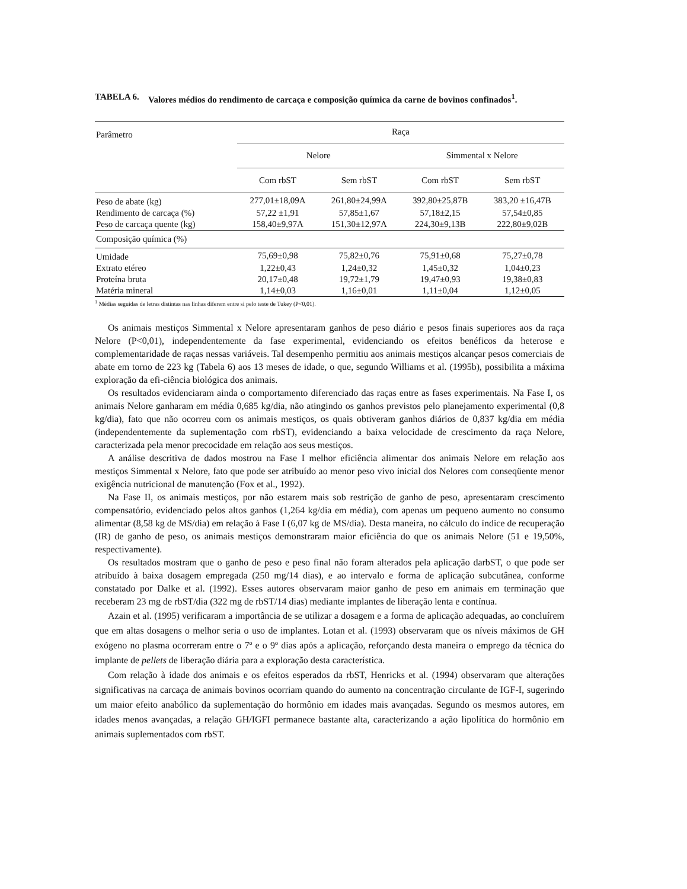TABELA 6. Valores médios do rendimento de carcaça e composição química da carne de bovinos confinados<sup>1</sup>.
| Parâmetro | Raça | | | |
| --- | --- | --- | --- | --- |
| | Nelore | | Simmental x Nelore | |
| | Com rbST | Sem rbST | Com rbST | Sem rbST |
| Peso de abate (kg) | 277,01±18,09A | 261,80±24,99A | 392,80±25,87B | 383,20 ±16,47B |
| Rendimento de carcaça (%) | 57,22 ±1,91 | 57,85±1,67 | 57,18±2,15 | 57,54±0,85 |
| Peso de carcaça quente (kg) | 158,40±9,97A | 151,30±12,97A | 224,30±9,13B | 222,80±9,02B |
| Composição química (%) | | | | |
| Umidade | 75,69±0,98 | 75,82±0,76 | 75,91±0,68 | 75,27±0,78 |
| Extrato etéreo | 1,22±0,43 | 1,24±0,32 | 1,45±0,32 | 1,04±0,23 |
| Proteína bruta | 20,17±0,48 | 19,72±1,79 | 19,47±0,93 | 19,38±0,83 |
| Matéria mineral | 1,14±0,03 | 1,16±0,01 | 1,11±0,04 | 1,12±0,05 |
<sup>1</sup> Médias seguidas de letras distintas nas linhas diferem entre si pelo teste de Tukey (P<0,01).
Os animais mestiços Simmental x Nelore apresentaram ganhos de peso diário e pesos finais superiores aos da raça Nelore (P<0,01), independentemente da fase experimental, evidenciando os efeitos benéficos da heterose e complementaridade de raças nessas variáveis. Tal desempenho permitiu aos animais mestiços alcançar pesos comerciais de abate em torno de 223 kg (Tabela 6) aos 13 meses de idade, o que, segundo Williams et al. (1995b), possibilita a máxima exploração da efi-ciência biológica dos animais.
Os resultados evidenciaram ainda o comportamento diferenciado das raças entre as fases experimentais. Na Fase I, os animais Nelore ganharam em média 0,685 kg/dia, não atingindo os ganhos previstos pelo planejamento experimental (0,8 kg/dia), fato que não ocorreu com os animais mestiços, os quais obtiveram ganhos diários de 0,837 kg/dia em média (independentemente da suplementação com rbST), evidenciando a baixa velocidade de crescimento da raça Nelore, caracterizada pela menor precocidade em relação aos seus mestiços.
A análise descritiva de dados mostrou na Fase I melhor eficiência alimentar dos animais Nelore em relação aos mestiços Simmental x Nelore, fato que pode ser atribuído ao menor peso vivo inicial dos Nelores com conseqüente menor exigência nutricional de manutenção (Fox et al., 1992).
Na Fase II, os animais mestiços, por não estarem mais sob restrição de ganho de peso, apresentaram crescimento compensatório, evidenciado pelos altos ganhos (1,264 kg/dia em média), com apenas um pequeno aumento no consumo alimentar (8,58 kg de MS/dia) em relação à Fase I (6,07 kg de MS/dia). Desta maneira, no cálculo do índice de recuperação (IR) de ganho de peso, os animais mestiços demonstraram maior eficiência do que os animais Nelore (51 e 19,50%, respectivamente).
Os resultados mostram que o ganho de peso e peso final não foram alterados pela aplicação darbST, o que pode ser atribuído à baixa dosagem empregada (250 mg/14 dias), e ao intervalo e forma de aplicação subcutânea, conforme constatado por Dalke et al. (1992). Esses autores observaram maior ganho de peso em animais em terminação que receberam 23 mg de rbST/dia (322 mg de rbST/14 dias) mediante implantes de liberação lenta e contínua.
Azain et al. (1995) verificaram a importância de se utilizar a dosagem e a forma de aplicação adequadas, ao concluírem que em altas dosagens o melhor seria o uso de implantes. Lotan et al. (1993) observaram que os níveis máximos de GH exógeno no plasma ocorreram entre o 7º e o 9º dias após a aplicação, reforçando desta maneira o emprego da técnica do implante de pellets de liberação diária para a exploração desta característica.
Com relação à idade dos animais e os efeitos esperados da rbST, Henricks et al. (1994) observaram que alterações significativas na carcaça de animais bovinos ocorriam quando do aumento na concentração circulante de IGF-I, sugerindo um maior efeito anabólico da suplementação do hormônio em idades mais avançadas. Segundo os mesmos autores, em idades menos avançadas, a relação GH/IGFI permanece bastante alta, caracterizando a ação lipolítica do hormônio em animais suplementados com rbST.